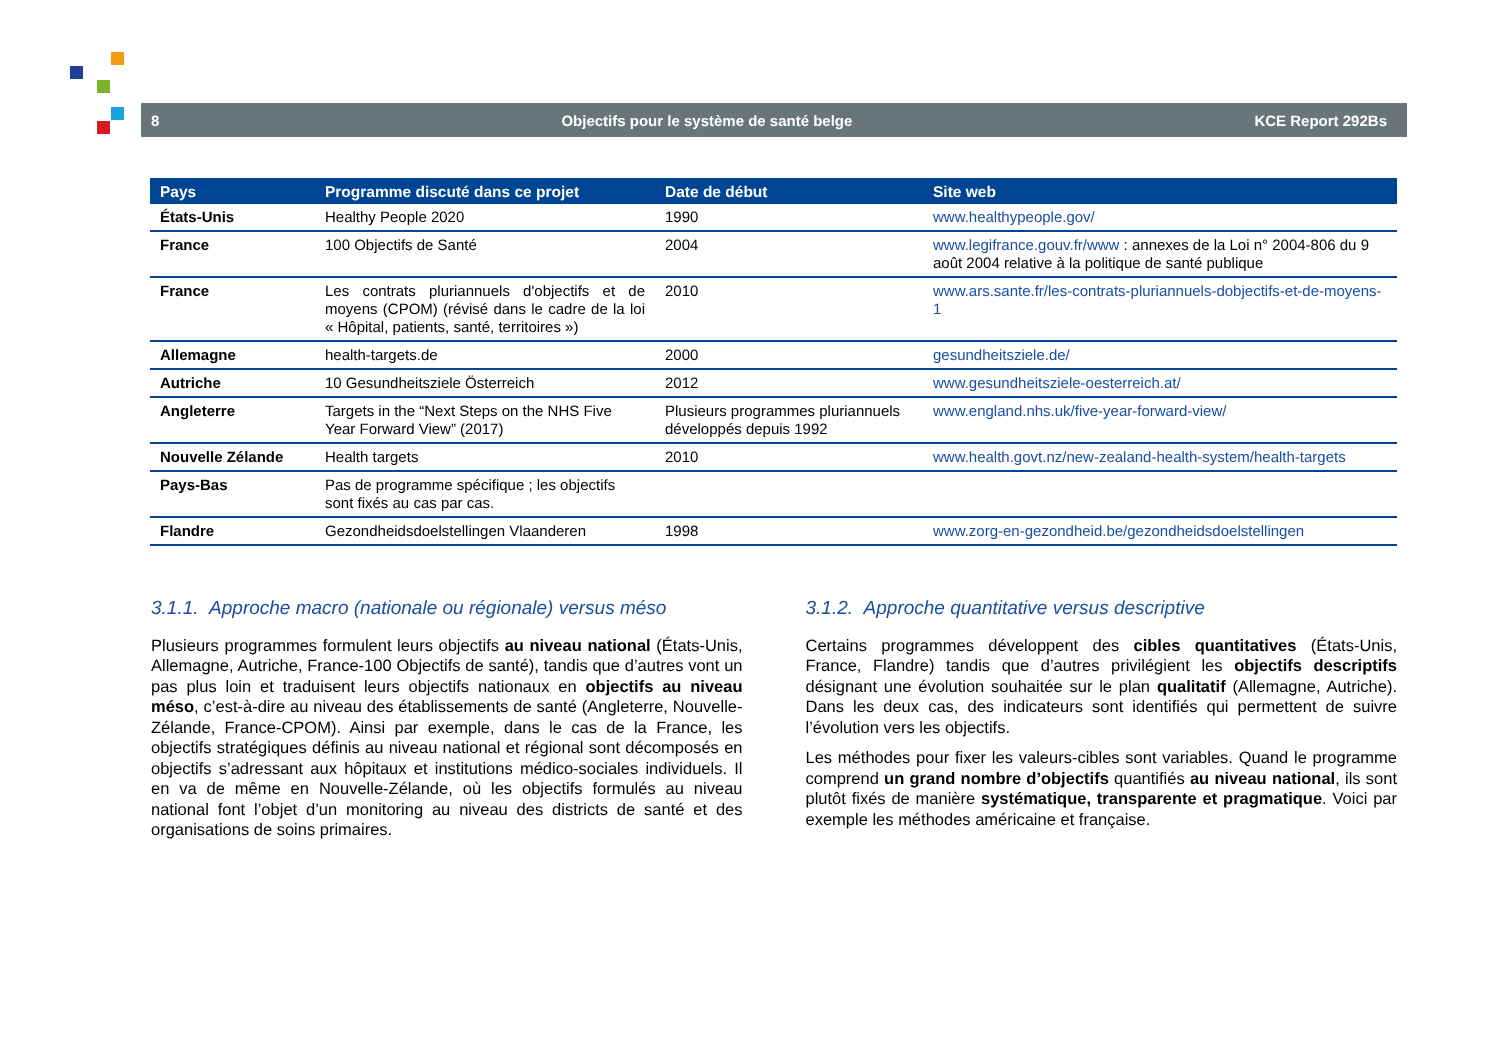8 Objectifs pour le système de santé belge KCE Report 292Bs
| Pays | Programme discuté dans ce projet | Date de début | Site web |
| --- | --- | --- | --- |
| États-Unis | Healthy People 2020 | 1990 | www.healthypeople.gov/ |
| France | 100 Objectifs de Santé | 2004 | www.legifrance.gouv.fr/www : annexes de la Loi n° 2004-806 du 9 août 2004 relative à la politique de santé publique |
| France | Les contrats pluriannuels d'objectifs et de moyens (CPOM) (révisé dans le cadre de la loi « Hôpital, patients, santé, territoires ») | 2010 | www.ars.sante.fr/les-contrats-pluriannuels-dobjectifs-et-de-moyens-1 |
| Allemagne | health-targets.de | 2000 | gesundheitsziele.de/ |
| Autriche | 10 Gesundheitsziele Österreich | 2012 | www.gesundheitsziele-oesterreich.at/ |
| Angleterre | Targets in the “Next Steps on the NHS Five Year Forward View” (2017) | Plusieurs programmes pluriannuels développés depuis 1992 | www.england.nhs.uk/five-year-forward-view/ |
| Nouvelle Zélande | Health targets | 2010 | www.health.govt.nz/new-zealand-health-system/health-targets |
| Pays-Bas | Pas de programme spécifique ; les objectifs sont fixés au cas par cas. | | |
| Flandre | Gezondheidsdoelstellingen Vlaanderen | 1998 | www.zorg-en-gezondheid.be/gezondheidsdoelstellingen |
3.1.1. Approche macro (nationale ou régionale) versus méso
Plusieurs programmes formulent leurs objectifs au niveau national (États-Unis, Allemagne, Autriche, France-100 Objectifs de santé), tandis que d’autres vont un pas plus loin et traduisent leurs objectifs nationaux en objectifs au niveau méso, c’est-à-dire au niveau des établissements de santé (Angleterre, Nouvelle-Zélande, France-CPOM). Ainsi par exemple, dans le cas de la France, les objectifs stratégiques définis au niveau national et régional sont décomposés en objectifs s’adressant aux hôpitaux et institutions médico-sociales individuels. Il en va de même en Nouvelle-Zélande, où les objectifs formulés au niveau national font l’objet d’un monitoring au niveau des districts de santé et des organisations de soins primaires.
3.1.2. Approche quantitative versus descriptive
Certains programmes développent des cibles quantitatives (États-Unis, France, Flandre) tandis que d’autres privilégient les objectifs descriptifs désignant une évolution souhaitée sur le plan qualitatif (Allemagne, Autriche). Dans les deux cas, des indicateurs sont identifiés qui permettent de suivre l’évolution vers les objectifs.
Les méthodes pour fixer les valeurs-cibles sont variables. Quand le programme comprend un grand nombre d’objectifs quantifiés au niveau national, ils sont plutôt fixés de manière systématique, transparente et pragmatique. Voici par exemple les méthodes américaine et française.